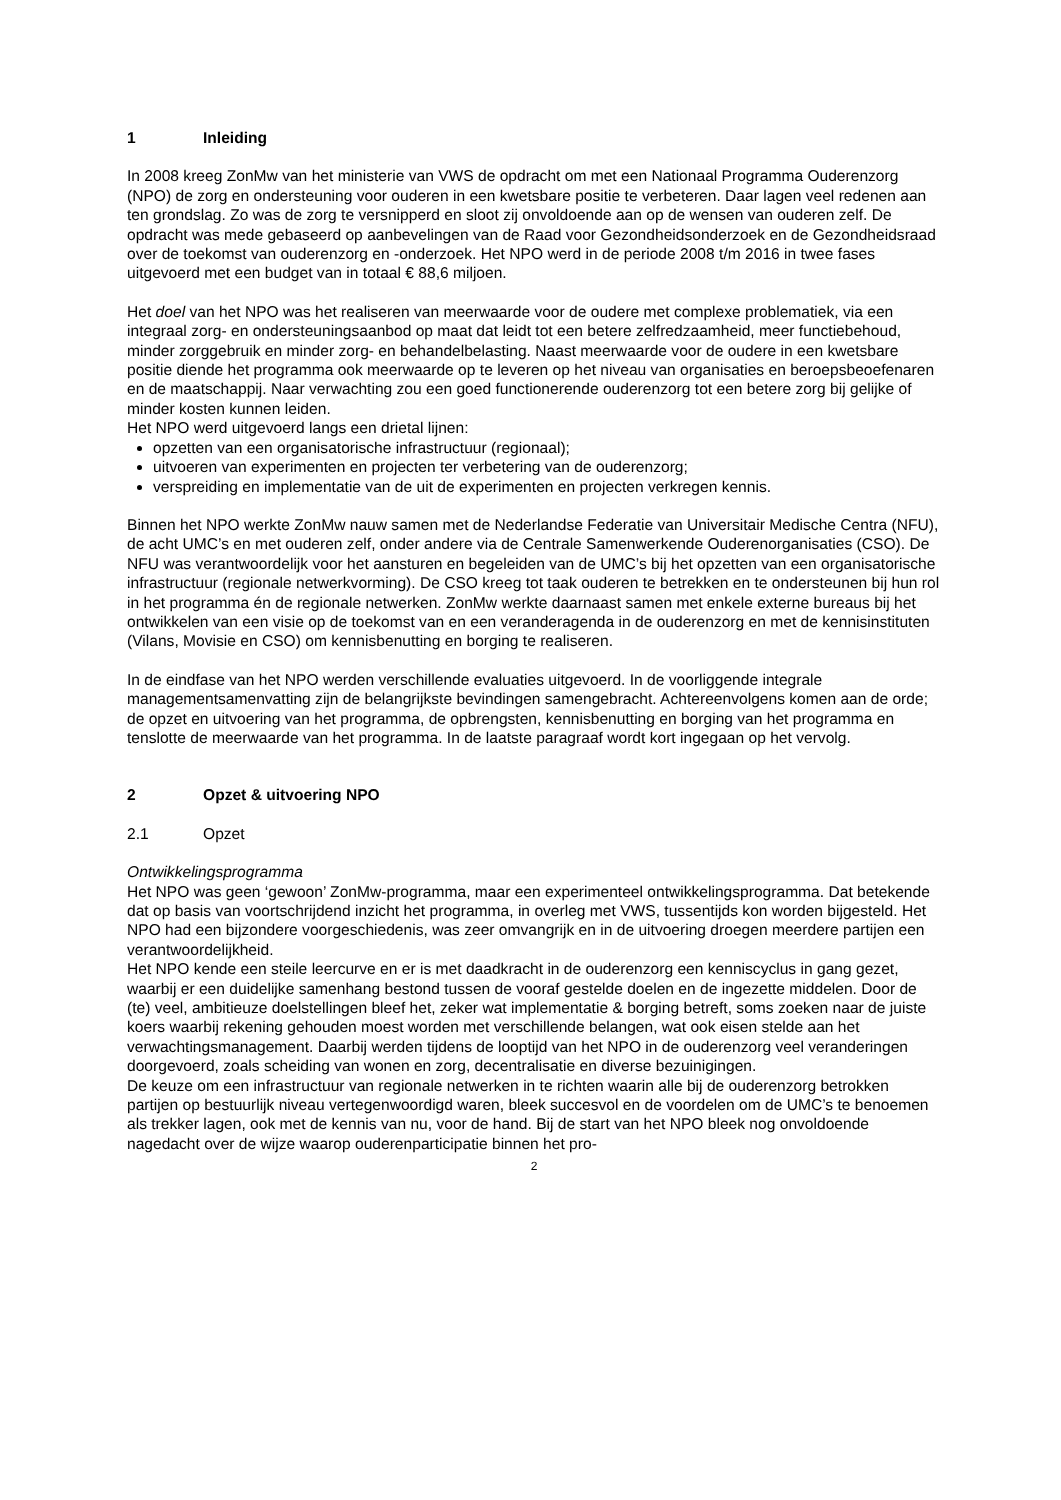1 Inleiding
In 2008 kreeg ZonMw van het ministerie van VWS de opdracht om met een Nationaal Programma Ouderenzorg (NPO) de zorg en ondersteuning voor ouderen in een kwetsbare positie te verbeteren. Daar lagen veel redenen aan ten grondslag. Zo was de zorg te versnipperd en sloot zij onvoldoende aan op de wensen van ouderen zelf. De opdracht was mede gebaseerd op aanbevelingen van de Raad voor Gezondheidsonderzoek en de Gezondheidsraad over de toekomst van ouderenzorg en -onderzoek. Het NPO werd in de periode 2008 t/m 2016 in twee fases uitgevoerd met een budget van in totaal € 88,6 miljoen.
Het doel van het NPO was het realiseren van meerwaarde voor de oudere met complexe problematiek, via een integraal zorg- en ondersteuningsaanbod op maat dat leidt tot een betere zelfredzaamheid, meer functiebehoud, minder zorggebruik en minder zorg- en behandelbelasting. Naast meerwaarde voor de oudere in een kwetsbare positie diende het programma ook meerwaarde op te leveren op het niveau van organisaties en beroepsbeoefenaren en de maatschappij. Naar verwachting zou een goed functionerende ouderenzorg tot een betere zorg bij gelijke of minder kosten kunnen leiden.
Het NPO werd uitgevoerd langs een drietal lijnen:
opzetten van een organisatorische infrastructuur (regionaal);
uitvoeren van experimenten en projecten ter verbetering van de ouderenzorg;
verspreiding en implementatie van de uit de experimenten en projecten verkregen kennis.
Binnen het NPO werkte ZonMw nauw samen met de Nederlandse Federatie van Universitair Medische Centra (NFU), de acht UMC’s en met ouderen zelf, onder andere via de Centrale Samenwerkende Ouderenorganisaties (CSO). De NFU was verantwoordelijk voor het aansturen en begeleiden van de UMC’s bij het opzetten van een organisatorische infrastructuur (regionale netwerkvorming). De CSO kreeg tot taak ouderen te betrekken en te ondersteunen bij hun rol in het programma én de regionale netwerken. ZonMw werkte daarnaast samen met enkele externe bureaus bij het ontwikkelen van een visie op de toekomst van en een veranderagenda in de ouderenzorg en met de kennisinstituten (Vilans, Movisie en CSO) om kennisbenutting en borging te realiseren.
In de eindfase van het NPO werden verschillende evaluaties uitgevoerd. In de voorliggende integrale managementsamenvatting zijn de belangrijkste bevindingen samengebracht. Achtereenvolgens komen aan de orde; de opzet en uitvoering van het programma, de opbrengsten, kennisbenutting en borging van het programma en tenslotte de meerwaarde van het programma. In de laatste paragraaf wordt kort ingegaan op het vervolg.
2 Opzet & uitvoering NPO
2.1 Opzet
Ontwikkelingsprogramma
Het NPO was geen ‘gewoon’ ZonMw-programma, maar een experimenteel ontwikkelingsprogramma. Dat betekende dat op basis van voortschrijdend inzicht het programma, in overleg met VWS, tussentijds kon worden bijgesteld. Het NPO had een bijzondere voorgeschiedenis, was zeer omvangrijk en in de uitvoering droegen meerdere partijen een verantwoordelijkheid.
Het NPO kende een steile leercurve en er is met daadkracht in de ouderenzorg een kenniscyclus in gang gezet, waarbij er een duidelijke samenhang bestond tussen de vooraf gestelde doelen en de ingezette middelen. Door de (te) veel, ambitieuze doelstellingen bleef het, zeker wat implementatie & borging betreft, soms zoeken naar de juiste koers waarbij rekening gehouden moest worden met verschillende belangen, wat ook eisen stelde aan het verwachtingsmanagement. Daarbij werden tijdens de looptijd van het NPO in de ouderenzorg veel veranderingen doorgevoerd, zoals scheiding van wonen en zorg, decentralisatie en diverse bezuinigingen.
De keuze om een infrastructuur van regionale netwerken in te richten waarin alle bij de ouderenzorg betrokken partijen op bestuurlijk niveau vertegenwoordigd waren, bleek succesvol en de voordelen om de UMC’s te benoemen als trekker lagen, ook met de kennis van nu, voor de hand. Bij de start van het NPO bleek nog onvoldoende nagedacht over de wijze waarop ouderenparticipatie binnen het pro-
2